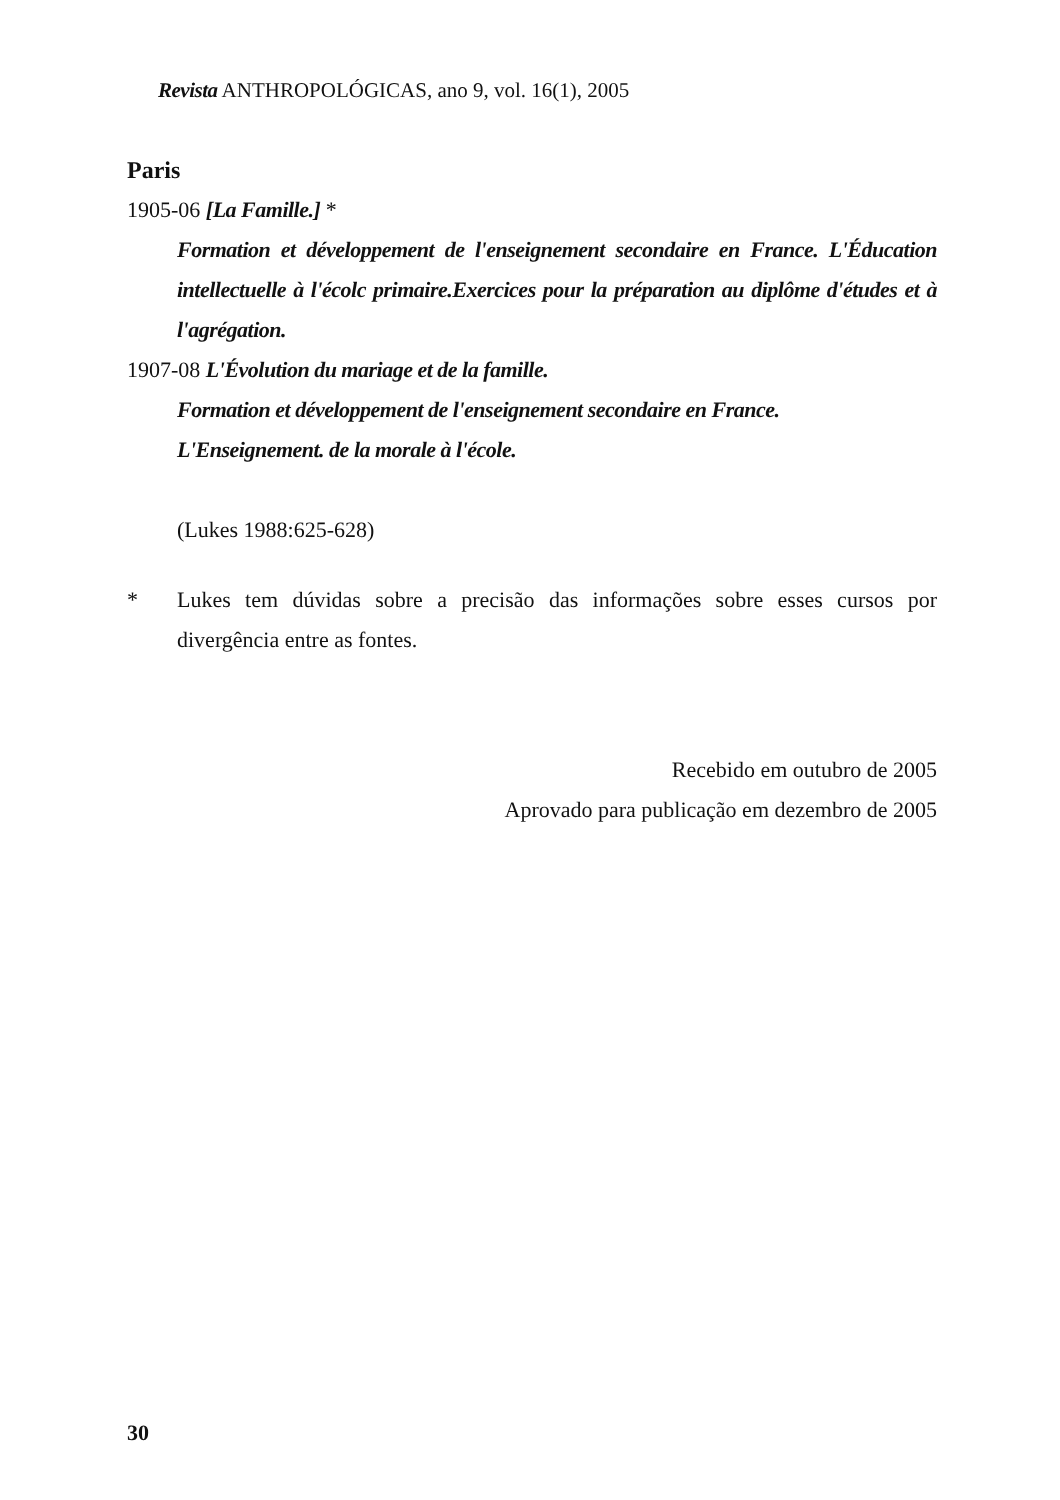Revista ANTHROPOLÓGICAS, ano 9, vol. 16(1), 2005
Paris
1905-06 [La Famille.] *
Formation et développement de l'enseignement secondaire en France. L'Éducation intellectuelle à l'écolc primaire.Exercices pour la préparation au diplôme d'études et à l'agrégation.
1907-08 L'Évolution du mariage et de la famille.
Formation et développement de l'enseignement secondaire en France.
L'Enseignement. de la morale à l'école.
(Lukes 1988:625-628)
* Lukes tem dúvidas sobre a precisão das informações sobre esses cursos por divergência entre as fontes.
Recebido em outubro de 2005
Aprovado para publicação em dezembro de 2005
30